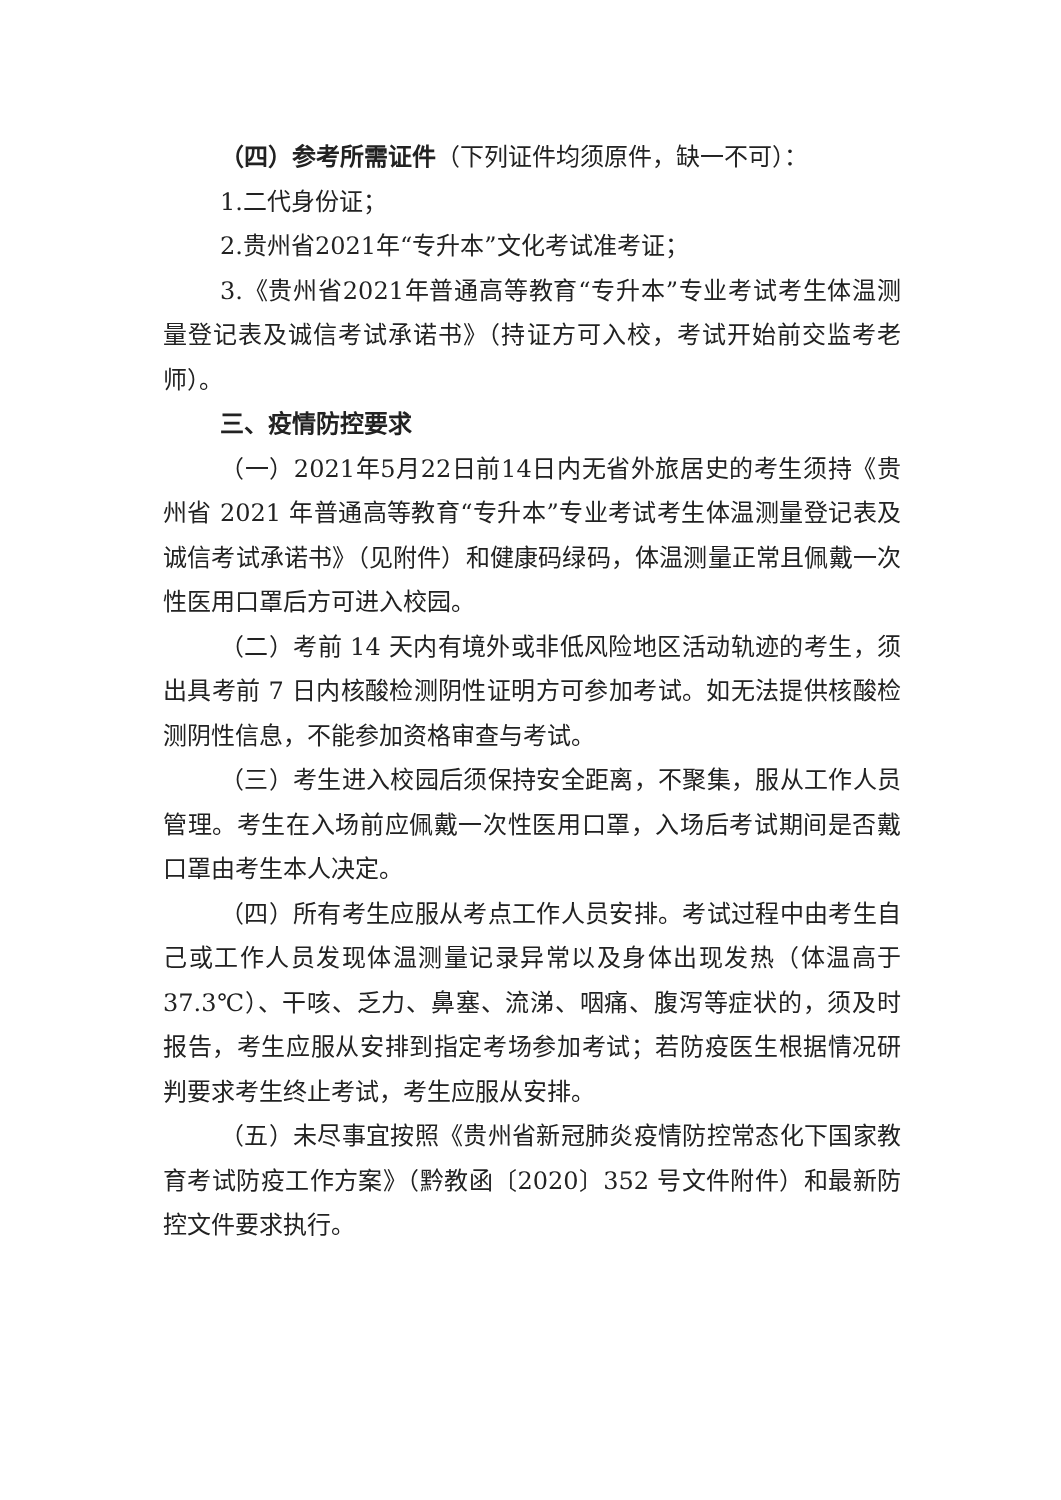（四）参考所需证件（下列证件均须原件，缺一不可）：
1.二代身份证；
2.贵州省2021年“专升本”文化考试准考证；
3.《贵州省2021年普通高等教育“专升本”专业考试考生体温测量登记表及诚信考试承诺书》（持证方可入校，考试开始前交监考老师）。
三、疫情防控要求
（一）2021年5月22日前14日内无省外旅居史的考生须持《贵州省 2021 年普通高等教育“专升本”专业考试考生体温测量登记表及诚信考试承诺书》（见附件）和健康码绿码，体温测量正常且佩戴一次性医用口罩后方可进入校园。
（二）考前 14 天内有境外或非低风险地区活动轨迹的考生，须出具考前 7 日内核酸检测阴性证明方可参加考试。如无法提供核酸检测阴性信息，不能参加资格审查与考试。
（三）考生进入校园后须保持安全距离，不聚集，服从工作人员管理。考生在入场前应佩戴一次性医用口罩，入场后考试期间是否戴口罩由考生本人决定。
（四）所有考生应服从考点工作人员安排。考试过程中由考生自己或工作人员发现体温测量记录异常以及身体出现发热（体温高于37.3℃）、干咳、乏力、鼻塞、流涕、咽痛、腹泻等症状的，须及时报告，考生应服从安排到指定考场参加考试；若防疫医生根据情况研判要求考生终止考试，考生应服从安排。
（五）未尽事宜按照《贵州省新冠肺炎疫情防控常态化下国家教育考试防疫工作方案》（黔教函〔2020〕352 号文件附件）和最新防控文件要求执行。